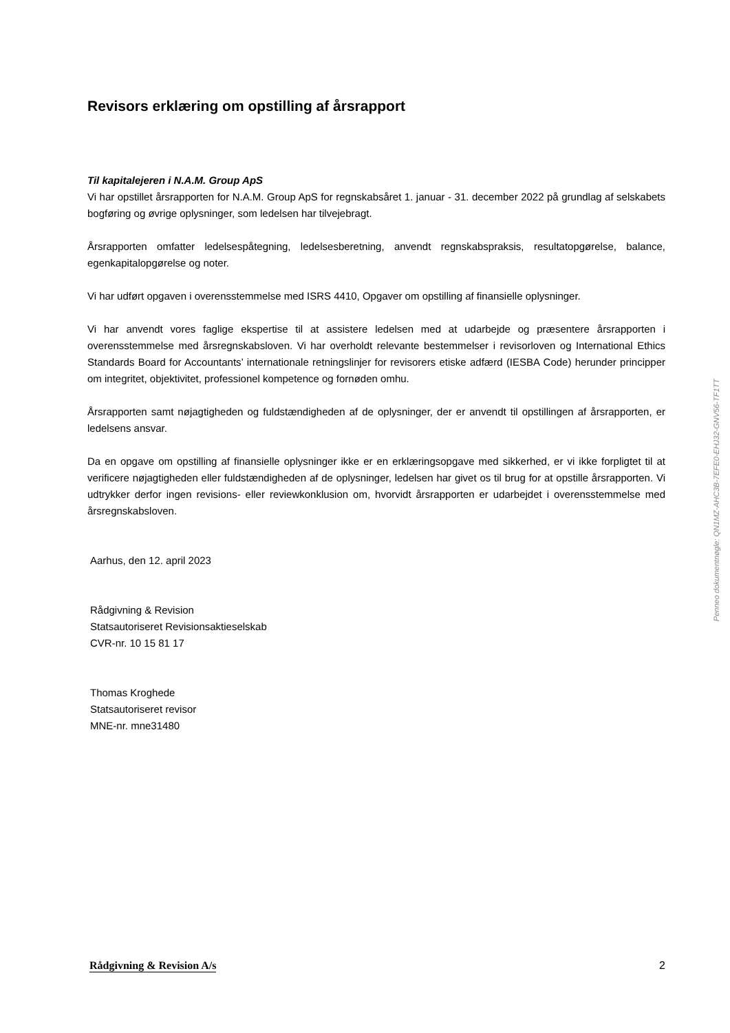Revisors erklæring om opstilling af årsrapport
Til kapitalejeren i N.A.M. Group ApS
Vi har opstillet årsrapporten for N.A.M. Group ApS for regnskabsåret 1. januar - 31. december 2022 på grundlag af selskabets bogføring og øvrige oplysninger, som ledelsen har tilvejebragt.
Årsrapporten omfatter ledelsespåtegning, ledelsesberetning, anvendt regnskabspraksis, resultatopgørelse, balance, egenkapitalopgørelse og noter.
Vi har udført opgaven i overensstemmelse med ISRS 4410, Opgaver om opstilling af finansielle oplysninger.
Vi har anvendt vores faglige ekspertise til at assistere ledelsen med at udarbejde og præsentere årsrapporten i overensstemmelse med årsregnskabsloven. Vi har overholdt relevante bestemmelser i revisorloven og International Ethics Standards Board for Accountants’ internationale retningslinjer for revisorers etiske adfærd (IESBA Code) herunder principper om integritet, objektivitet, professionel kompetence og fornøden omhu.
Årsrapporten samt nøjagtigheden og fuldstændigheden af de oplysninger, der er anvendt til opstillingen af årsrapporten, er ledelsens ansvar.
Da en opgave om opstilling af finansielle oplysninger ikke er en erklæringsopgave med sikkerhed, er vi ikke forpligtet til at verificere nøjagtigheden eller fuldstændigheden af de oplysninger, ledelsen har givet os til brug for at opstille årsrapporten. Vi udtrykker derfor ingen revisions- eller reviewkonklusion om, hvorvidt årsrapporten er udarbejdet i overensstemmelse med årsregnskabsloven.
Aarhus, den 12. april 2023
Rådgivning & Revision
Statsautoriseret Revisionsaktieselskab
CVR-nr. 10 15 81 17
Thomas Kroghede
Statsautoriseret revisor
MNE-nr. mne31480
Penneo dokumentnøgle: QN1MZ-AHC3B-7EFE0-EHJ32-GNV56-TF1TT
Rådgivning & Revision A/s 2